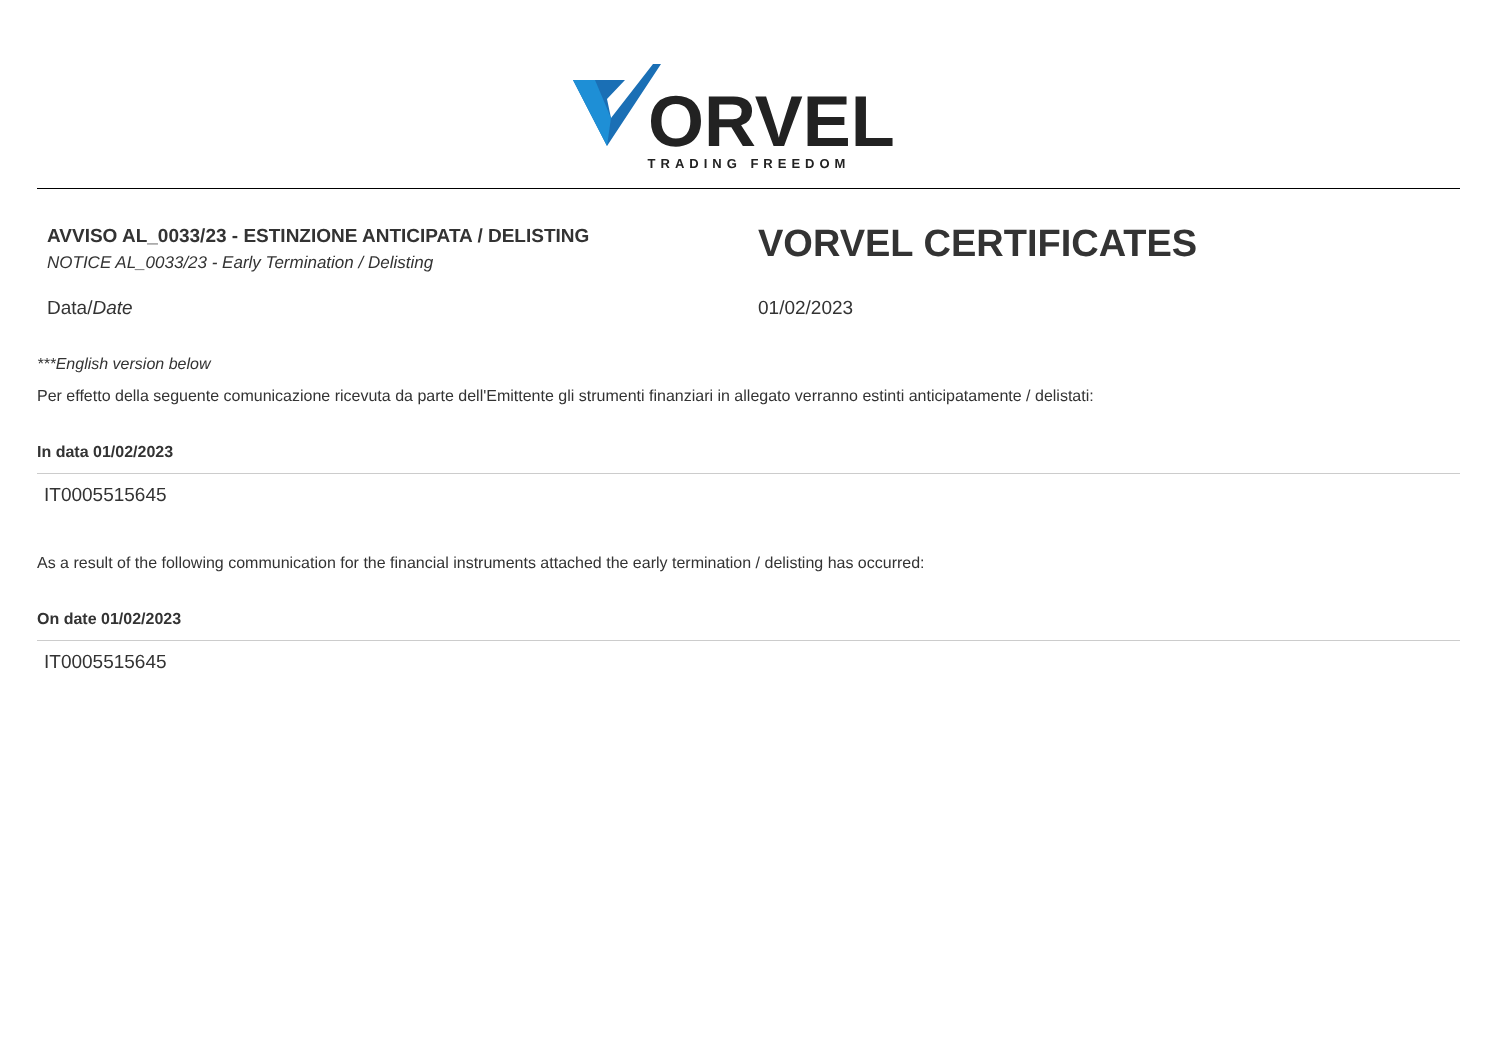ORVEL
TRADING FREEDOM
AVVISO AL_0033/23 - ESTINZIONE ANTICIPATA / DELISTING
NOTICE AL_0033/23 - Early Termination / Delisting
VORVEL CERTIFICATES
Data/Date 01/02/2023
***English version below
Per effetto della seguente comunicazione ricevuta da parte dell'Emittente gli strumenti finanziari in allegato verranno estinti anticipatamente / delistati:
In data 01/02/2023
IT0005515645
As a result of the following communication for the financial instruments attached the early termination / delisting has occurred:
On date 01/02/2023
IT0005515645